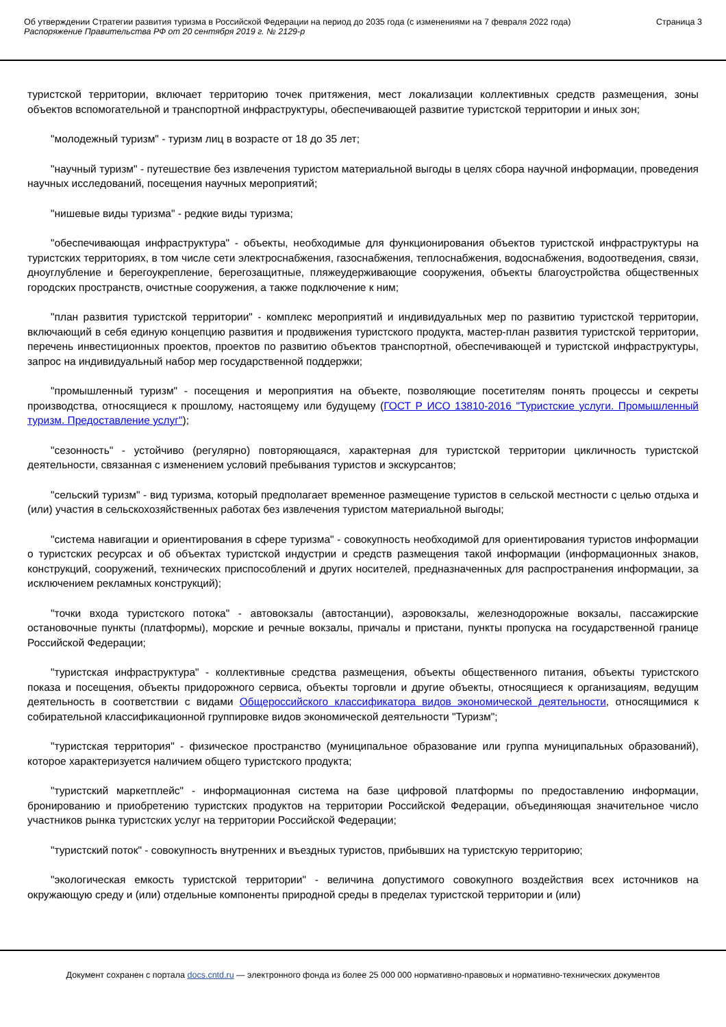Об утверждении Стратегии развития туризма в Российской Федерации на период до 2035 года (с изменениями на 7 февраля 2022 года)
Распоряжение Правительства РФ от 20 сентября 2019 г. № 2129-р
Страница 3
туристской территории, включает территорию точек притяжения, мест локализации коллективных средств размещения, зоны объектов вспомогательной и транспортной инфраструктуры, обеспечивающей развитие туристской территории и иных зон;
"молодежный туризм" - туризм лиц в возрасте от 18 до 35 лет;
"научный туризм" - путешествие без извлечения туристом материальной выгоды в целях сбора научной информации, проведения научных исследований, посещения научных мероприятий;
"нишевые виды туризма" - редкие виды туризма;
"обеспечивающая инфраструктура" - объекты, необходимые для функционирования объектов туристской инфраструктуры на туристских территориях, в том числе сети электроснабжения, газоснабжения, теплоснабжения, водоснабжения, водоотведения, связи, дноуглубление и берегоукрепление, берегозащитные, пляжеудерживающие сооружения, объекты благоустройства общественных городских пространств, очистные сооружения, а также подключение к ним;
"план развития туристской территории" - комплекс мероприятий и индивидуальных мер по развитию туристской территории, включающий в себя единую концепцию развития и продвижения туристского продукта, мастер-план развития туристской территории, перечень инвестиционных проектов, проектов по развитию объектов транспортной, обеспечивающей и туристской инфраструктуры, запрос на индивидуальный набор мер государственной поддержки;
"промышленный туризм" - посещения и мероприятия на объекте, позволяющие посетителям понять процессы и секреты производства, относящиеся к прошлому, настоящему или будущему (ГОСТ Р ИСО 13810-2016 "Туристские услуги. Промышленный туризм. Предоставление услуг");
"сезонность" - устойчиво (регулярно) повторяющаяся, характерная для туристской территории цикличность туристской деятельности, связанная с изменением условий пребывания туристов и экскурсантов;
"сельский туризм" - вид туризма, который предполагает временное размещение туристов в сельской местности с целью отдыха и (или) участия в сельскохозяйственных работах без извлечения туристом материальной выгоды;
"система навигации и ориентирования в сфере туризма" - совокупность необходимой для ориентирования туристов информации о туристских ресурсах и об объектах туристской индустрии и средств размещения такой информации (информационных знаков, конструкций, сооружений, технических приспособлений и других носителей, предназначенных для распространения информации, за исключением рекламных конструкций);
"точки входа туристского потока" - автовокзалы (автостанции), аэровокзалы, железнодорожные вокзалы, пассажирские остановочные пункты (платформы), морские и речные вокзалы, причалы и пристани, пункты пропуска на государственной границе Российской Федерации;
"туристская инфраструктура" - коллективные средства размещения, объекты общественного питания, объекты туристского показа и посещения, объекты придорожного сервиса, объекты торговли и другие объекты, относящиеся к организациям, ведущим деятельность в соответствии с видами Общероссийского классификатора видов экономической деятельности, относящимися к собирательной классификационной группировке видов экономической деятельности "Туризм";
"туристская территория" - физическое пространство (муниципальное образование или группа муниципальных образований), которое характеризуется наличием общего туристского продукта;
"туристский маркетплейс" - информационная система на базе цифровой платформы по предоставлению информации, бронированию и приобретению туристских продуктов на территории Российской Федерации, объединяющая значительное число участников рынка туристских услуг на территории Российской Федерации;
"туристский поток" - совокупность внутренних и въездных туристов, прибывших на туристскую территорию;
"экологическая емкость туристской территории" - величина допустимого совокупного воздействия всех источников на окружающую среду и (или) отдельные компоненты природной среды в пределах туристской территории и (или)
Документ сохранен с портала docs.cntd.ru — электронного фонда из более 25 000 000 нормативно-правовых и нормативно-технических документов